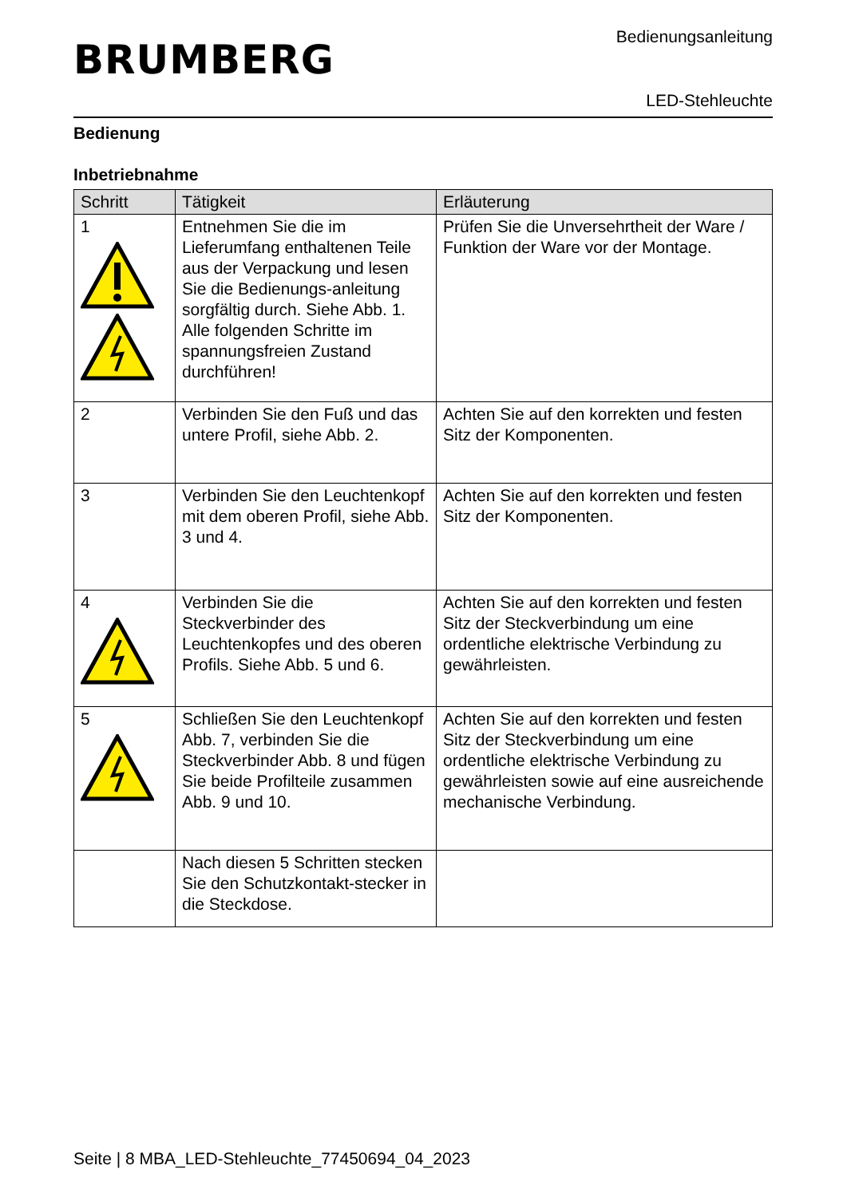Bedienungsanleitung
BRUMBERG
LED-Stehleuchte
Bedienung
Inbetriebnahme
| Schritt | Tätigkeit | Erläuterung |
| --- | --- | --- |
| 1 | Entnehmen Sie die im Lieferumfang enthaltenen Teile aus der Verpackung und lesen Sie die Bedienungs-anleitung sorgfältig durch. Siehe Abb. 1. Alle folgenden Schritte im spannungsfreien Zustand durchführen! | Prüfen Sie die Unversehrtheit der Ware / Funktion der Ware vor der Montage. |
| 2 | Verbinden Sie den Fuß und das untere Profil, siehe Abb. 2. | Achten Sie auf den korrekten und festen Sitz der Komponenten. |
| 3 | Verbinden Sie den Leuchtenkopf mit dem oberen Profil, siehe Abb. 3 und 4. | Achten Sie auf den korrekten und festen Sitz der Komponenten. |
| 4 | Verbinden Sie die Steckverbinder des Leuchtenkopfes und des oberen Profils. Siehe Abb. 5 und 6. | Achten Sie auf den korrekten und festen Sitz der Steckverbindung um eine ordentliche elektrische Verbindung zu gewährleisten. |
| 5 | Schließen Sie den Leuchtenkopf Abb. 7, verbinden Sie die Steckverbinder Abb. 8 und fügen Sie beide Profilteile zusammen Abb. 9 und 10. | Achten Sie auf den korrekten und festen Sitz der Steckverbindung um eine ordentliche elektrische Verbindung zu gewährleisten sowie auf eine ausreichende mechanische Verbindung. |
| | Nach diesen 5 Schritten stecken Sie den Schutzkontakt-stecker in die Steckdose. | |
Seite | 8 MBA_LED-Stehleuchte_77450694_04_2023